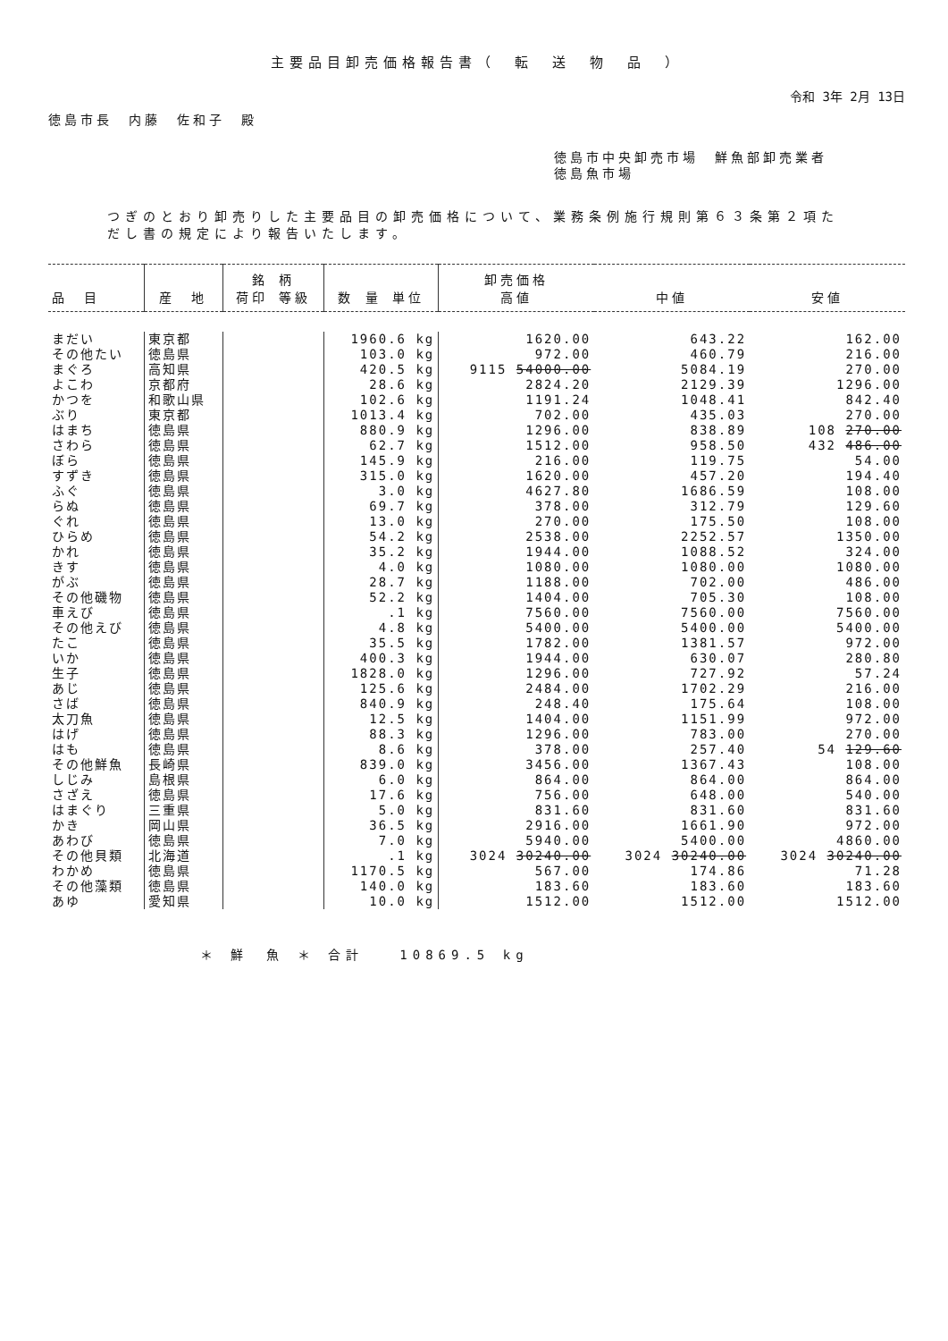主要品目卸売価格報告書（　転　送　物　品　）
令和 3年 2月 13日
徳島市長　内藤　佐和子　殿
徳島市中央卸売市場　鮮魚部卸売業者
徳島魚市場
つぎのとおり卸売りした主要品目の卸売価格について、業務条例施行規則第６３条第２項ただし書の規定により報告いたします。
| 品 目 | 産 地 | 銘 柄 荷印 等級 | 数 量 単位 | 卸売価格 高値 | 中値 | 安値 |
| --- | --- | --- | --- | --- | --- | --- |
| まだい | 東京都 | | 1960.6 kg | 1620.00 | 643.22 | 162.00 |
| その他たい | 徳島県 | | 103.0 kg | 972.00 | 460.79 | 216.00 |
| まぐろ | 高知県 | | 420.5 kg | 9115 54000.00 | 5084.19 | 270.00 |
| よこわ | 京都府 | | 28.6 kg | 2824.20 | 2129.39 | 1296.00 |
| かつを | 和歌山県 | | 102.6 kg | 1191.24 | 1048.41 | 842.40 |
| ぶり | 東京都 | | 1013.4 kg | 702.00 | 435.03 | 270.00 |
| はまち | 徳島県 | | 880.9 kg | 1296.00 | 838.89 | 108 270.00 |
| さわら | 徳島県 | | 62.7 kg | 1512.00 | 958.50 | 432 486.00 |
| ぼら | 徳島県 | | 145.9 kg | 216.00 | 119.75 | 54.00 |
| すずき | 徳島県 | | 315.0 kg | 1620.00 | 457.20 | 194.40 |
| ふぐ | 徳島県 | | 3.0 kg | 4627.80 | 1686.59 | 108.00 |
| らぬ | 徳島県 | | 69.7 kg | 378.00 | 312.79 | 129.60 |
| ぐれ | 徳島県 | | 13.0 kg | 270.00 | 175.50 | 108.00 |
| ひらめ | 徳島県 | | 54.2 kg | 2538.00 | 2252.57 | 1350.00 |
| かれ | 徳島県 | | 35.2 kg | 1944.00 | 1088.52 | 324.00 |
| きす | 徳島県 | | 4.0 kg | 1080.00 | 1080.00 | 1080.00 |
| がぶ | 徳島県 | | 28.7 kg | 1188.00 | 702.00 | 486.00 |
| その他磯物 | 徳島県 | | 52.2 kg | 1404.00 | 705.30 | 108.00 |
| 車えび | 徳島県 | | .1 kg | 7560.00 | 7560.00 | 7560.00 |
| その他えび | 徳島県 | | 4.8 kg | 5400.00 | 5400.00 | 5400.00 |
| たこ | 徳島県 | | 35.5 kg | 1782.00 | 1381.57 | 972.00 |
| いか | 徳島県 | | 400.3 kg | 1944.00 | 630.07 | 280.80 |
| 生子 | 徳島県 | | 1828.0 kg | 1296.00 | 727.92 | 57.24 |
| あじ | 徳島県 | | 125.6 kg | 2484.00 | 1702.29 | 216.00 |
| さば | 徳島県 | | 840.9 kg | 248.40 | 175.64 | 108.00 |
| 太刀魚 | 徳島県 | | 12.5 kg | 1404.00 | 1151.99 | 972.00 |
| はげ | 徳島県 | | 88.3 kg | 1296.00 | 783.00 | 270.00 |
| はも | 徳島県 | | 8.6 kg | 378.00 | 257.40 | 54 129.60 |
| その他鮮魚 | 長崎県 | | 839.0 kg | 3456.00 | 1367.43 | 108.00 |
| しじみ | 島根県 | | 6.0 kg | 864.00 | 864.00 | 864.00 |
| さざえ | 徳島県 | | 17.6 kg | 756.00 | 648.00 | 540.00 |
| はまぐり | 三重県 | | 5.0 kg | 831.60 | 831.60 | 831.60 |
| かき | 岡山県 | | 36.5 kg | 2916.00 | 1661.90 | 972.00 |
| あわび | 徳島県 | | 7.0 kg | 5940.00 | 5400.00 | 4860.00 |
| その他貝類 | 北海道 | | .1 kg | 3024 30240.00 | 3024 30240.00 | 3024 30240.00 |
| わかめ | 徳島県 | | 1170.5 kg | 567.00 | 174.86 | 71.28 |
| その他藻類 | 徳島県 | | 140.0 kg | 183.60 | 183.60 | 183.60 |
| あゆ | 愛知県 | | 10.0 kg | 1512.00 | 1512.00 | 1512.00 |
＊ 鮮　魚 ＊ 合計　　10869.5 kg